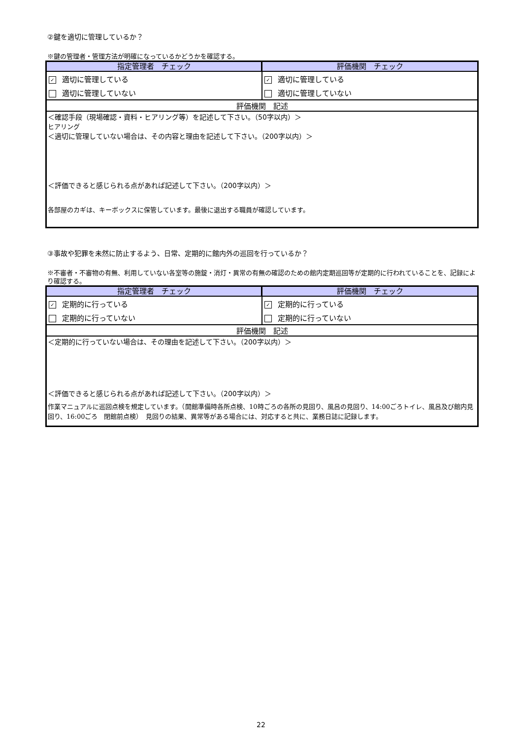②鍵を適切に管理しているか？
※鍵の管理者・管理方法が明確になっているかどうかを確認する。
| 指定管理者 チェック | 評価機関 チェック |
| ✓ 適切に管理している | ✓ 適切に管理している |
| 適切に管理していない | 適切に管理していない |
| 評価機関 記述 | |
| ＜確認手段（現場確認・資料・ヒアリング等）を記述して下さい。（50字以内）＞ ヒアリング ＜適切に管理していない場合は、その内容と理由を記述して下さい。（200字以内）＞ ＜評価できると感じられる点があれば記述して下さい。（200字以内）＞ 各部屋のカギは、キーボックスに保管しています。最後に退出する職員が確認しています。 | |
③事故や犯罪を未然に防止するよう、日常、定期的に館内外の巡回を行っているか？
※不審者・不審物の有無、利用していない各室等の施錠・消灯・異常の有無の確認のための館内定期巡回等が定期的に行われていることを、記録により確認する。
| 指定管理者 チェック | 評価機関 チェック |
| ✓ 定期的に行っている | ✓ 定期的に行っている |
| 定期的に行っていない | 定期的に行っていない |
| 評価機関 記述 | |
| ＜定期的に行っていない場合は、その理由を記述して下さい。（200字以内）＞ ＜評価できると感じられる点があれば記述して下さい。（200字以内）＞ 作業マニュアルに巡回点検を規定しています。（開館準備時各所点検、10時ごろの各所の見回り、風呂の見回り、14:00ごろトイレ、風呂及び館内見回り、16:00ごろ 閉館前点検） 見回りの結果、異常等がある場合には、対応すると共に、業務日誌に記録します。 | |
22